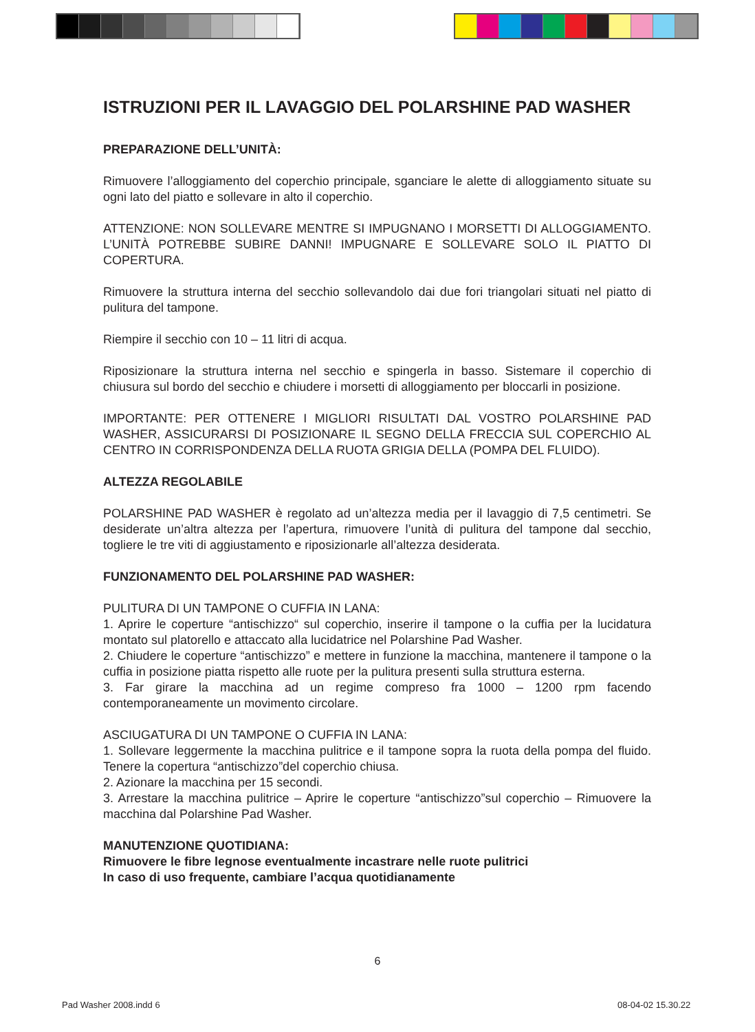ISTRUZIONI PER IL LAVAGGIO DEL POLARSHINE PAD WASHER
PREPARAZIONE DELL’UNITÀ:
Rimuovere l’alloggiamento del coperchio principale, sganciare le alette di alloggiamento situate su ogni lato del piatto e sollevare in alto il coperchio.
ATTENZIONE: NON SOLLEVARE MENTRE SI IMPUGNANO I MORSETTI DI ALLOGGIAMENTO. L’UNITÀ POTREBBE SUBIRE DANNI! IMPUGNARE E SOLLEVARE SOLO IL PIATTO DI COPERTURA.
Rimuovere la struttura interna del secchio sollevandolo dai due fori triangolari situati nel piatto di pulitura del tampone.
Riempire il secchio con 10 – 11 litri di acqua.
Riposizionare la struttura interna nel secchio e spingerla in basso. Sistemare il coperchio di chiusura sul bordo del secchio e chiudere i morsetti di alloggiamento per bloccarli in posizione.
IMPORTANTE: PER OTTENERE I MIGLIORI RISULTATI DAL VOSTRO POLARSHINE PAD WASHER, ASSICURARSI DI POSIZIONARE IL SEGNO DELLA FRECCIA SUL COPERCHIO AL CENTRO IN CORRISPONDENZA DELLA RUOTA GRIGIA DELLA (POMPA DEL FLUIDO).
ALTEZZA REGOLABILE
POLARSHINE PAD WASHER è regolato ad un’altezza media per il lavaggio di 7,5 centimetri. Se desiderate un’altra altezza per l’apertura, rimuovere l’unità di pulitura del tampone dal secchio, togliere le tre viti di aggiustamento e riposizionarle all’altezza desiderata.
FUNZIONAMENTO DEL POLARSHINE PAD WASHER:
PULITURA DI UN TAMPONE O CUFFIA IN LANA:
1. Aprire le coperture “antischizzo“ sul coperchio, inserire il tampone o la cuffia per la lucidatura montato sul platorello e attaccato alla lucidatrice nel Polarshine Pad Washer.
2. Chiudere le coperture “antischizzo” e mettere in funzione la macchina, mantenere il tampone o la cuffia in posizione piatta rispetto alle ruote per la pulitura presenti sulla struttura esterna.
3. Far girare la macchina ad un regime compreso fra 1000 – 1200 rpm facendo contemporaneamente un movimento circolare.
ASCIUGATURA DI UN TAMPONE O CUFFIA IN LANA:
1. Sollevare leggermente la macchina pulitrice e il tampone sopra la ruota della pompa del fluido. Tenere la copertura “antischizzo”del coperchio chiusa.
2. Azionare la macchina per 15 secondi.
3. Arrestare la macchina pulitrice – Aprire le coperture “antischizzo”sul coperchio – Rimuovere la macchina dal Polarshine Pad Washer.
MANUTENZIONE QUOTIDIANA:
Rimuovere le fibre legnose eventualmente incastrare nelle ruote pulitrici
In caso di uso frequente, cambiare l’acqua quotidianamente
6
Pad Washer 2008.indd 6 08-04-02 15.30.22